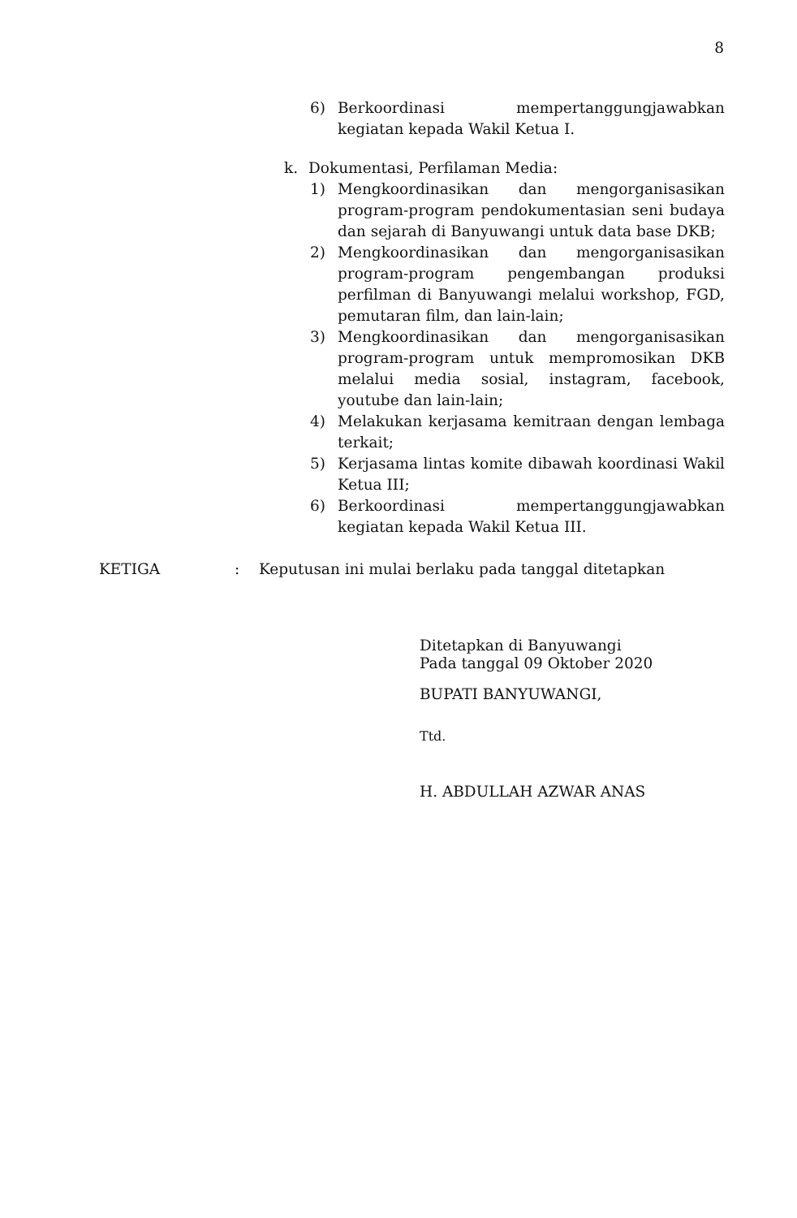8
6) Berkoordinasi mempertanggungjawabkan kegiatan kepada Wakil Ketua I.
k. Dokumentasi, Perfilaman Media:
1) Mengkoordinasikan dan mengorganisasikan program-program pendokumentasian seni budaya dan sejarah di Banyuwangi untuk data base DKB;
2) Mengkoordinasikan dan mengorganisasikan program-program pengembangan produksi perfilman di Banyuwangi melalui workshop, FGD, pemutaran film, dan lain-lain;
3) Mengkoordinasikan dan mengorganisasikan program-program untuk mempromosikan DKB melalui media sosial, instagram, facebook, youtube dan lain-lain;
4) Melakukan kerjasama kemitraan dengan lembaga terkait;
5) Kerjasama lintas komite dibawah koordinasi Wakil Ketua III;
6) Berkoordinasi mempertanggungjawabkan kegiatan kepada Wakil Ketua III.
KETIGA : Keputusan ini mulai berlaku pada tanggal ditetapkan
Ditetapkan di Banyuwangi
Pada tanggal 09 Oktober 2020
BUPATI BANYUWANGI,
Ttd.
H. ABDULLAH AZWAR ANAS